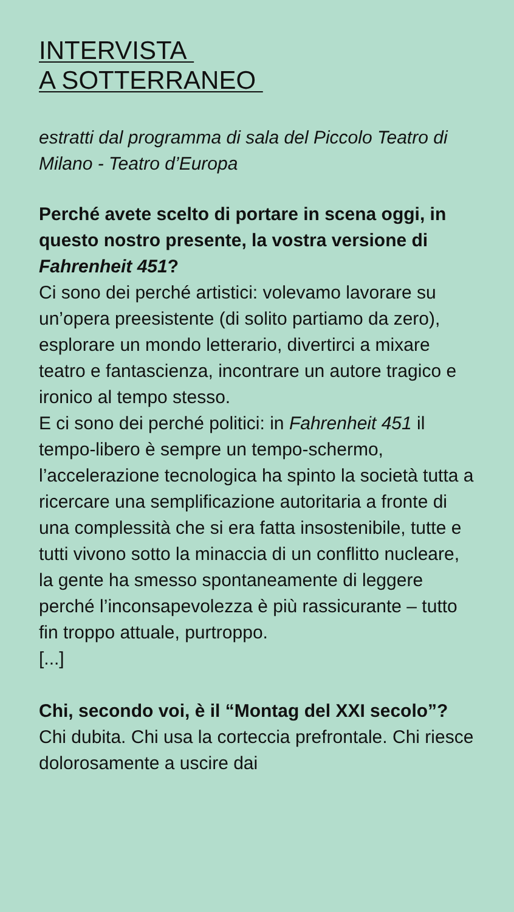INTERVISTA
A SOTTERRANEO
estratti dal programma di sala del Piccolo Teatro di Milano - Teatro d’Europa
Perché avete scelto di portare in scena oggi, in questo nostro presente, la vostra versione di Fahrenheit 451?
Ci sono dei perché artistici: volevamo lavorare su un’opera preesistente (di solito partiamo da zero), esplorare un mondo letterario, divertirci a mixare teatro e fantascienza, incontrare un autore tragico e ironico al tempo stesso.
E ci sono dei perché politici: in Fahrenheit 451 il tempo-libero è sempre un tempo-schermo, l’accelerazione tecnologica ha spinto la società tutta a ricercare una semplificazione autoritaria a fronte di una complessità che si era fatta insostenibile, tutte e tutti vivono sotto la minaccia di un conflitto nucleare, la gente ha smesso spontaneamente di leggere perché l’inconsapevolezza è più rassicurante – tutto fin troppo attuale, purtroppo.
[...]
Chi, secondo voi, è il “Montag del XXI secolo”?
Chi dubita. Chi usa la corteccia prefrontale. Chi riesce dolorosamente a uscire dai